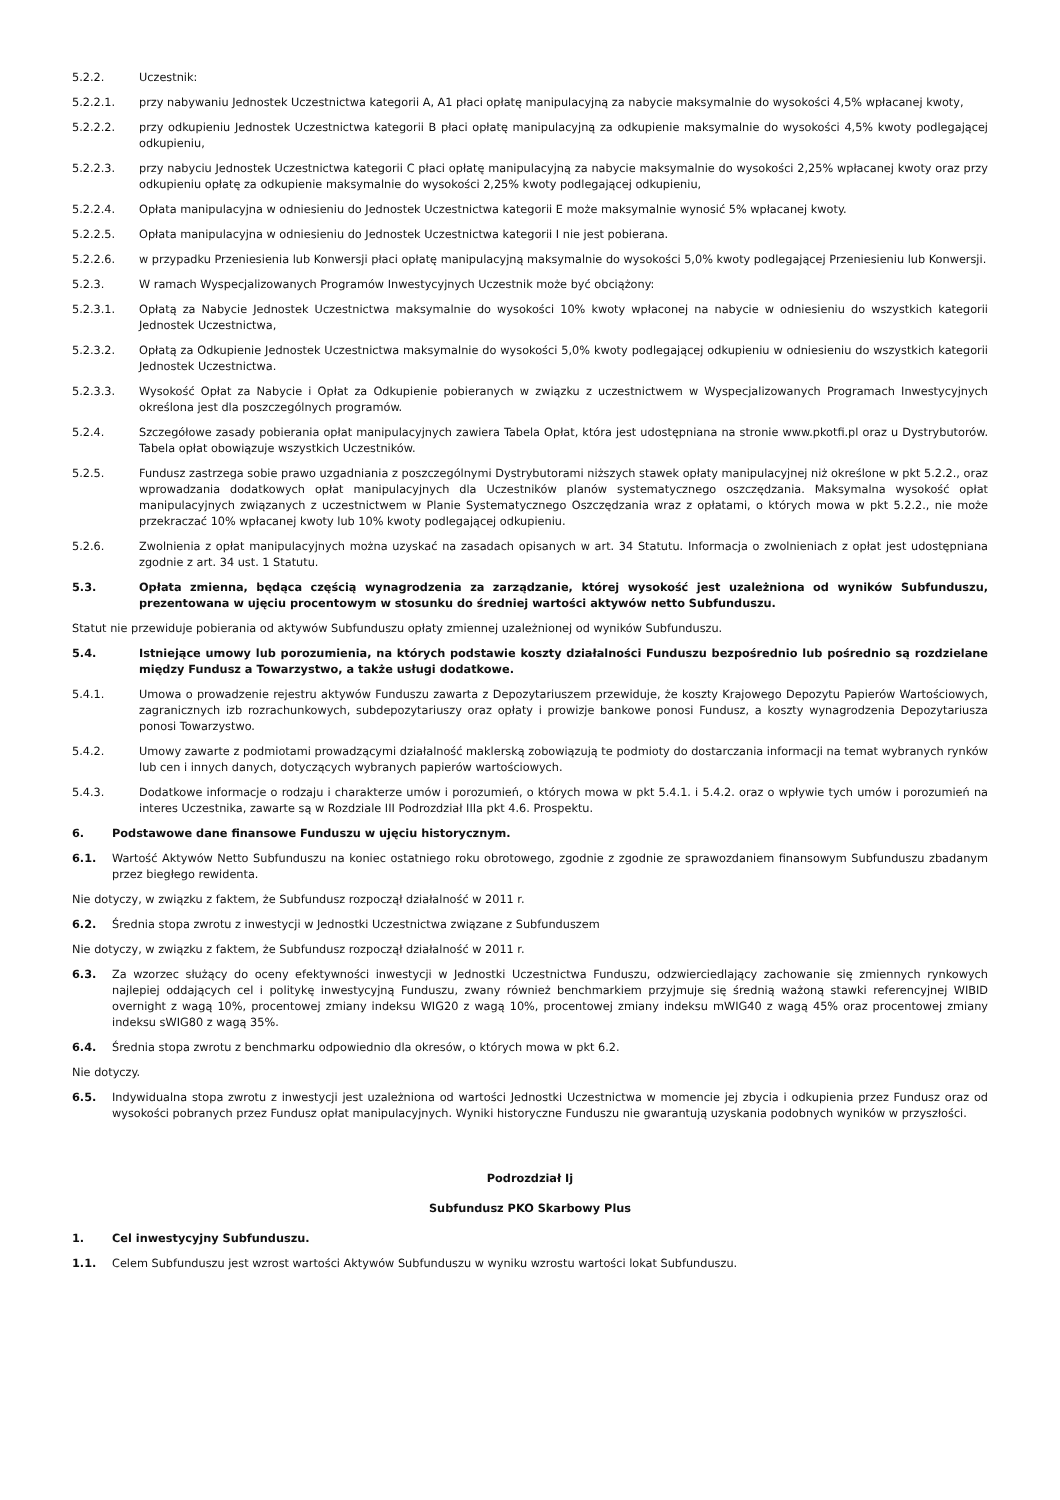5.2.2. Uczestnik:
5.2.2.1. przy nabywaniu Jednostek Uczestnictwa kategorii A, A1 płaci opłatę manipulacyjną za nabycie maksymalnie do wysokości 4,5% wpłacanej kwoty,
5.2.2.2. przy odkupieniu Jednostek Uczestnictwa kategorii B płaci opłatę manipulacyjną za odkupienie maksymalnie do wysokości 4,5% kwoty podlegającej odkupieniu,
5.2.2.3. przy nabyciu Jednostek Uczestnictwa kategorii C płaci opłatę manipulacyjną za nabycie maksymalnie do wysokości 2,25% wpłacanej kwoty oraz przy odkupieniu opłatę za odkupienie maksymalnie do wysokości 2,25% kwoty podlegającej odkupieniu,
5.2.2.4. Opłata manipulacyjna w odniesieniu do Jednostek Uczestnictwa kategorii E może maksymalnie wynosić 5% wpłacanej kwoty.
5.2.2.5. Opłata manipulacyjna w odniesieniu do Jednostek Uczestnictwa kategorii I nie jest pobierana.
5.2.2.6. w przypadku Przeniesienia lub Konwersji płaci opłatę manipulacyjną maksymalnie do wysokości 5,0% kwoty podlegającej Przeniesieniu lub Konwersji.
5.2.3. W ramach Wyspecjalizowanych Programów Inwestycyjnych Uczestnik może być obciążony:
5.2.3.1. Opłatą za Nabycie Jednostek Uczestnictwa maksymalnie do wysokości 10% kwoty wpłaconej na nabycie w odniesieniu do wszystkich kategorii Jednostek Uczestnictwa,
5.2.3.2. Opłatą za Odkupienie Jednostek Uczestnictwa maksymalnie do wysokości 5,0% kwoty podlegającej odkupieniu w odniesieniu do wszystkich kategorii Jednostek Uczestnictwa.
5.2.3.3. Wysokość Opłat za Nabycie i Opłat za Odkupienie pobieranych w związku z uczestnictwem w Wyspecjalizowanych Programach Inwestycyjnych określona jest dla poszczególnych programów.
5.2.4. Szczegółowe zasady pobierania opłat manipulacyjnych zawiera Tabela Opłat, która jest udostępniana na stronie www.pkotfi.pl oraz u Dystrybutorów. Tabela opłat obowiązuje wszystkich Uczestników.
5.2.5. Fundusz zastrzega sobie prawo uzgadniania z poszczególnymi Dystrybutorami niższych stawek opłaty manipulacyjnej niż określone w pkt 5.2.2., oraz wprowadzania dodatkowych opłat manipulacyjnych dla Uczestników planów systematycznego oszczędzania. Maksymalna wysokość opłat manipulacyjnych związanych z uczestnictwem w Planie Systematycznego Oszczędzania wraz z opłatami, o których mowa w pkt 5.2.2., nie może przekraczać 10% wpłacanej kwoty lub 10% kwoty podlegającej odkupieniu.
5.2.6. Zwolnienia z opłat manipulacyjnych można uzyskać na zasadach opisanych w art. 34 Statutu. Informacja o zwolnieniach z opłat jest udostępniana zgodnie z art. 34 ust. 1 Statutu.
5.3. Opłata zmienna, będąca częścią wynagrodzenia za zarządzanie, której wysokość jest uzależniona od wyników Subfunduszu, prezentowana w ujęciu procentowym w stosunku do średniej wartości aktywów netto Subfunduszu.
Statut nie przewiduje pobierania od aktywów Subfunduszu opłaty zmiennej uzależnionej od wyników Subfunduszu.
5.4. Istniejące umowy lub porozumienia, na których podstawie koszty działalności Funduszu bezpośrednio lub pośrednio są rozdzielane między Fundusz a Towarzystwo, a także usługi dodatkowe.
5.4.1. Umowa o prowadzenie rejestru aktywów Funduszu zawarta z Depozytariuszem przewiduje, że koszty Krajowego Depozytu Papierów Wartościowych, zagranicznych izb rozrachunkowych, subdepozytariuszy oraz opłaty i prowizje bankowe ponosi Fundusz, a koszty wynagrodzenia Depozytariusza ponosi Towarzystwo.
5.4.2. Umowy zawarte z podmiotami prowadzącymi działalność maklerską zobowiązują te podmioty do dostarczania informacji na temat wybranych rynków lub cen i innych danych, dotyczących wybranych papierów wartościowych.
5.4.3. Dodatkowe informacje o rodzaju i charakterze umów i porozumień, o których mowa w pkt 5.4.1. i 5.4.2. oraz o wpływie tych umów i porozumień na interes Uczestnika, zawarte są w Rozdziale III Podrozdział IIIa pkt 4.6. Prospektu.
6. Podstawowe dane finansowe Funduszu w ujęciu historycznym.
6.1. Wartość Aktywów Netto Subfunduszu na koniec ostatniego roku obrotowego, zgodnie z zgodnie ze sprawozdaniem finansowym Subfunduszu zbadanym przez biegłego rewidenta.
Nie dotyczy, w związku z faktem, że Subfundusz rozpoczął działalność w 2011 r.
6.2. Średnia stopa zwrotu z inwestycji w Jednostki Uczestnictwa związane z Subfunduszem
Nie dotyczy, w związku z faktem, że Subfundusz rozpoczął działalność w 2011 r.
6.3. Za wzorzec służący do oceny efektywności inwestycji w Jednostki Uczestnictwa Funduszu, odzwierciedlający zachowanie się zmiennych rynkowych najlepiej oddających cel i politykę inwestycyjną Funduszu, zwany również benchmarkiem przyjmuje się średnią ważoną stawki referencyjnej WIBID overnight z wagą 10%, procentowej zmiany indeksu WIG20 z wagą 10%, procentowej zmiany indeksu mWIG40 z wagą 45% oraz procentowej zmiany indeksu sWIG80 z wagą 35%.
6.4. Średnia stopa zwrotu z benchmarku odpowiednio dla okresów, o których mowa w pkt 6.2.
Nie dotyczy.
6.5. Indywidualna stopa zwrotu z inwestycji jest uzależniona od wartości Jednostki Uczestnictwa w momencie jej zbycia i odkupienia przez Fundusz oraz od wysokości pobranych przez Fundusz opłat manipulacyjnych. Wyniki historyczne Funduszu nie gwarantują uzyskania podobnych wyników w przyszłości.
Podrozdział Ij
Subfundusz PKO Skarbowy Plus
1. Cel inwestycyjny Subfunduszu.
1.1. Celem Subfunduszu jest wzrost wartości Aktywów Subfunduszu w wyniku wzrostu wartości lokat Subfunduszu.